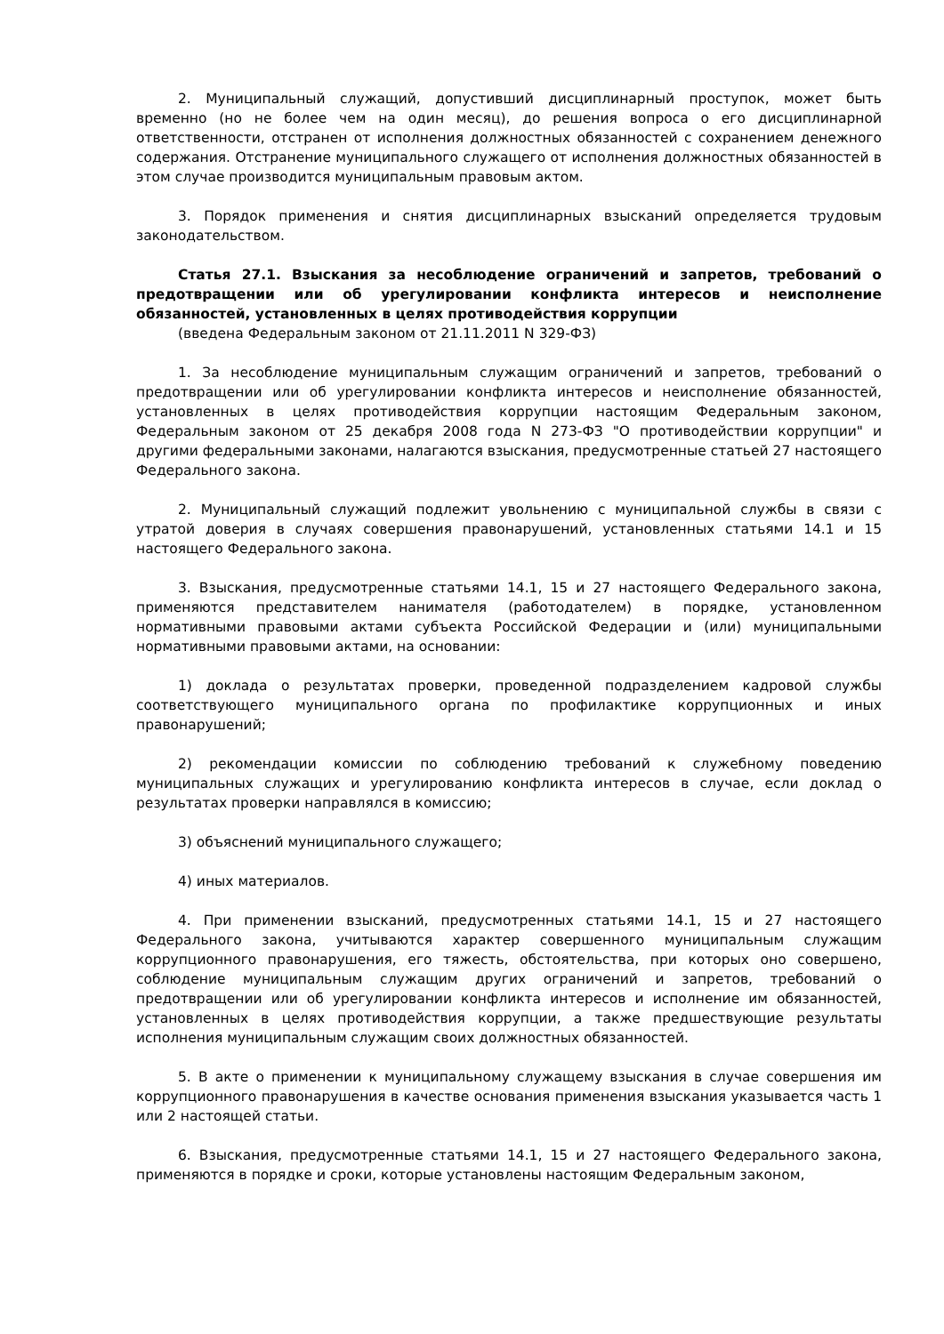2. Муниципальный служащий, допустивший дисциплинарный проступок, может быть временно (но не более чем на один месяц), до решения вопроса о его дисциплинарной ответственности, отстранен от исполнения должностных обязанностей с сохранением денежного содержания. Отстранение муниципального служащего от исполнения должностных обязанностей в этом случае производится муниципальным правовым актом.
3. Порядок применения и снятия дисциплинарных взысканий определяется трудовым законодательством.
Статья 27.1. Взыскания за несоблюдение ограничений и запретов, требований о предотвращении или об урегулировании конфликта интересов и неисполнение обязанностей, установленных в целях противодействия коррупции
(введена Федеральным законом от 21.11.2011 N 329-ФЗ)
1. За несоблюдение муниципальным служащим ограничений и запретов, требований о предотвращении или об урегулировании конфликта интересов и неисполнение обязанностей, установленных в целях противодействия коррупции настоящим Федеральным законом, Федеральным законом от 25 декабря 2008 года N 273-ФЗ "О противодействии коррупции" и другими федеральными законами, налагаются взыскания, предусмотренные статьей 27 настоящего Федерального закона.
2. Муниципальный служащий подлежит увольнению с муниципальной службы в связи с утратой доверия в случаях совершения правонарушений, установленных статьями 14.1 и 15 настоящего Федерального закона.
3. Взыскания, предусмотренные статьями 14.1, 15 и 27 настоящего Федерального закона, применяются представителем нанимателя (работодателем) в порядке, установленном нормативными правовыми актами субъекта Российской Федерации и (или) муниципальными нормативными правовыми актами, на основании:
1) доклада о результатах проверки, проведенной подразделением кадровой службы соответствующего муниципального органа по профилактике коррупционных и иных правонарушений;
2) рекомендации комиссии по соблюдению требований к служебному поведению муниципальных служащих и урегулированию конфликта интересов в случае, если доклад о результатах проверки направлялся в комиссию;
3) объяснений муниципального служащего;
4) иных материалов.
4. При применении взысканий, предусмотренных статьями 14.1, 15 и 27 настоящего Федерального закона, учитываются характер совершенного муниципальным служащим коррупционного правонарушения, его тяжесть, обстоятельства, при которых оно совершено, соблюдение муниципальным служащим других ограничений и запретов, требований о предотвращении или об урегулировании конфликта интересов и исполнение им обязанностей, установленных в целях противодействия коррупции, а также предшествующие результаты исполнения муниципальным служащим своих должностных обязанностей.
5. В акте о применении к муниципальному служащему взыскания в случае совершения им коррупционного правонарушения в качестве основания применения взыскания указывается часть 1 или 2 настоящей статьи.
6. Взыскания, предусмотренные статьями 14.1, 15 и 27 настоящего Федерального закона, применяются в порядке и сроки, которые установлены настоящим Федеральным законом,